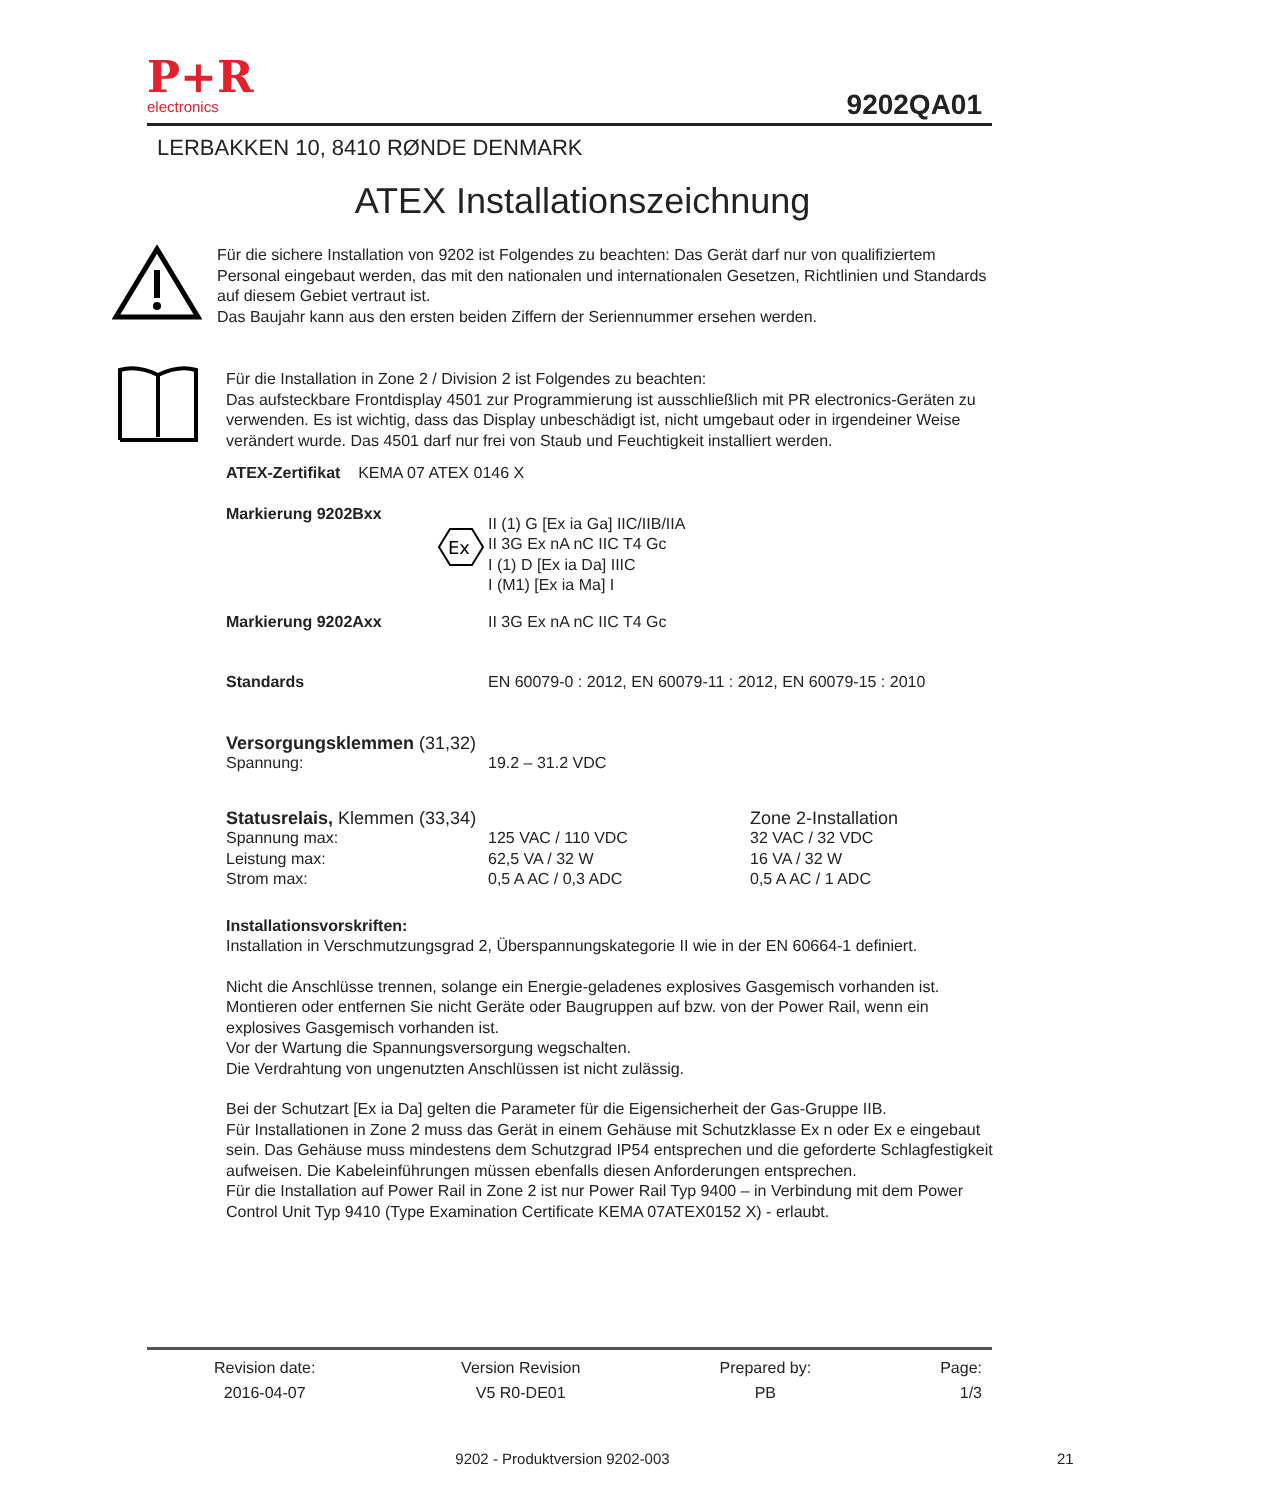P+R
electronics
9202QA01
LERBAKKEN 10, 8410 RØNDE DENMARK
ATEX Installationszeichnung
Für die sichere Installation von 9202 ist Folgendes zu beachten: Das Gerät darf nur von qualifiziertem Personal eingebaut werden, das mit den nationalen und internationalen Gesetzen, Richtlinien und Standards auf diesem Gebiet vertraut ist.
Das Baujahr kann aus den ersten beiden Ziffern der Seriennummer ersehen werden.
Für die Installation in Zone 2 / Division 2 ist Folgendes zu beachten:
Das aufsteckbare Frontdisplay 4501 zur Programmierung ist ausschließlich mit PR electronics-Geräten zu verwenden. Es ist wichtig, dass das Display unbeschädigt ist, nicht umgebaut oder in irgendeiner Weise verändert wurde. Das 4501 darf nur frei von Staub und Feuchtigkeit installiert werden.
ATEX-Zertifikat KEMA 07 ATEX 0146 X
| Markierung 9202Bxx | Ex | II (1) G [Ex ia Ga] IIC/IIB/IIA II 3G Ex nA nC IIC T4 Gc I (1) D [Ex ia Da] IIIC I (M1) [Ex ia Ma] I |
| Markierung 9202Axx | | II 3G Ex nA nC IIC T4 Gc |
| Standards | | EN 60079-0 : 2012, EN 60079-11 : 2012, EN 60079-15 : 2010 |
| Versorgungsklemmen (31,32) | | |
| Spannung: | 19.2 – 31.2 VDC | |
| Statusrelais, Klemmen (33,34) | | Zone 2-Installation |
| Spannung max: Leistung max: Strom max: | 125 VAC / 110 VDC 62,5 VA / 32 W 0,5 A AC / 0,3 ADC | 32 VAC / 32 VDC 16 VA / 32 W 0,5 A AC / 1 ADC |
Installationsvorskriften:
Installation in Verschmutzungsgrad 2, Überspannungskategorie II wie in der EN 60664-1 definiert.
Nicht die Anschlüsse trennen, solange ein Energie-geladenes explosives Gasgemisch vorhanden ist.
Montieren oder entfernen Sie nicht Geräte oder Baugruppen auf bzw. von der Power Rail, wenn ein explosives Gasgemisch vorhanden ist.
Vor der Wartung die Spannungsversorgung wegschalten.
Die Verdrahtung von ungenutzten Anschlüssen ist nicht zulässig.
Bei der Schutzart [Ex ia Da] gelten die Parameter für die Eigensicherheit der Gas-Gruppe IIB.
Für Installationen in Zone 2 muss das Gerät in einem Gehäuse mit Schutzklasse Ex n oder Ex e eingebaut sein. Das Gehäuse muss mindestens dem Schutzgrad IP54 entsprechen und die geforderte Schlagfestigkeit aufweisen. Die Kabeleinführungen müssen ebenfalls diesen Anforderungen entsprechen.
Für die Installation auf Power Rail in Zone 2 ist nur Power Rail Typ 9400 – in Verbindung mit dem Power Control Unit Typ 9410 (Type Examination Certificate KEMA 07ATEX0152 X) - erlaubt.
| Revision date: | Version Revision | Prepared by: | Page: |
| 2016-04-07 | V5 R0-DE01 | PB | 1/3 |
9202 - Produktversion 9202-003 21